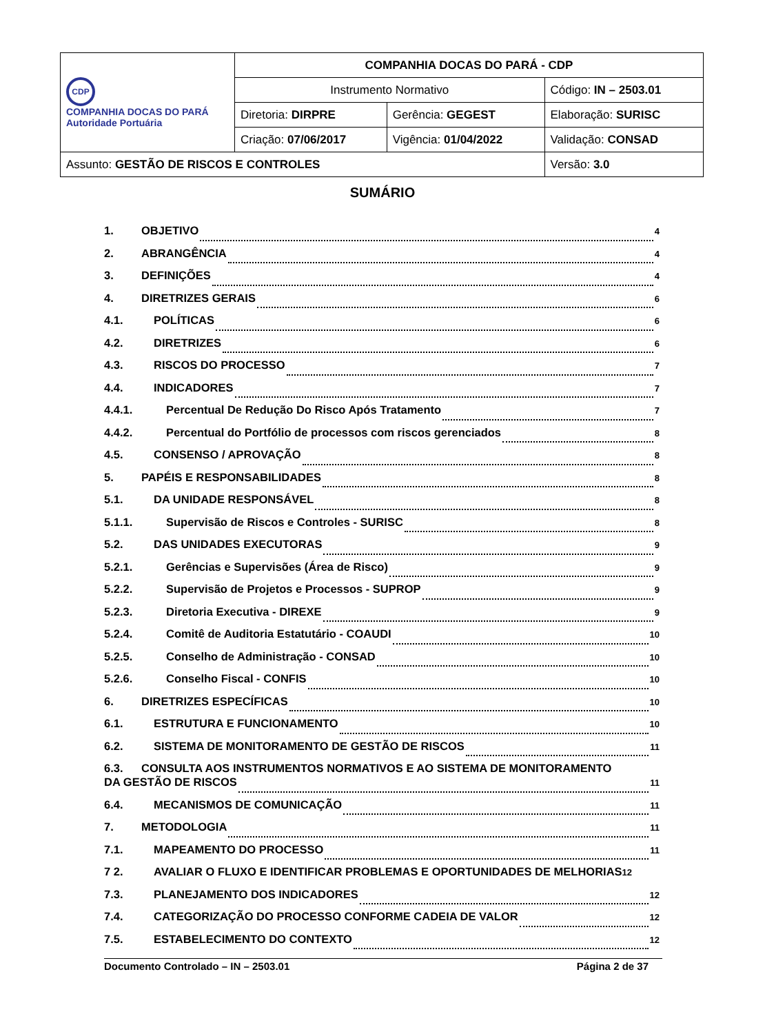| CDP COMPANHIA DOCAS DO PARÁ Autoridade Portuária | COMPANHIA DOCAS DO PARÁ - CDP | | |
| | Instrumento Normativo | | Código: IN – 2503.01 |
| | Diretoria: DIRPRE | Gerência: GEGEST | Elaboração: SURISC |
| | Criação: 07/06/2017 | Vigência: 01/04/2022 | Validação: CONSAD |
| Assunto: GESTÃO DE RISCOS E CONTROLES | | | Versão: 3.0 |
SUMÁRIO
1. OBJETIVO 4
2. ABRANGÊNCIA 4
3. DEFINIÇÕES 4
4. DIRETRIZES GERAIS 6
4.1. POLÍTICAS 6
4.2. DIRETRIZES 6
4.3. RISCOS DO PROCESSO 7
4.4. INDICADORES 7
4.4.1. Percentual De Redução Do Risco Após Tratamento 7
4.4.2. Percentual do Portfólio de processos com riscos gerenciados 8
4.5. CONSENSO / APROVAÇÃO 8
5. PAPÉIS E RESPONSABILIDADES 8
5.1. DA UNIDADE RESPONSÁVEL 8
5.1.1. Supervisão de Riscos e Controles - SURISC 8
5.2. DAS UNIDADES EXECUTORAS 9
5.2.1. Gerências e Supervisões (Área de Risco) 9
5.2.2. Supervisão de Projetos e Processos - SUPROP 9
5.2.3. Diretoria Executiva - DIREXE 9
5.2.4. Comitê de Auditoria Estatutário - COAUDI 10
5.2.5. Conselho de Administração - CONSAD 10
5.2.6. Conselho Fiscal - CONFIS 10
6. DIRETRIZES ESPECÍFICAS 10
6.1. ESTRUTURA E FUNCIONAMENTO 10
6.2. SISTEMA DE MONITORAMENTO DE GESTÃO DE RISCOS 11
6.3. CONSULTA AOS INSTRUMENTOS NORMATIVOS E AO SISTEMA DE MONITORAMENTO
DA GESTÃO DE RISCOS 11
6.4. MECANISMOS DE COMUNICAÇÃO 11
7. METODOLOGIA 11
7.1. MAPEAMENTO DO PROCESSO 11
7 2. AVALIAR O FLUXO E IDENTIFICAR PROBLEMAS E OPORTUNIDADES DE MELHORIAS 12
7.3. PLANEJAMENTO DOS INDICADORES 12
7.4. CATEGORIZAÇÃO DO PROCESSO CONFORME CADEIA DE VALOR 12
7.5. ESTABELECIMENTO DO CONTEXTO 12
Documento Controlado – IN – 2503.01 Página 2 de 37